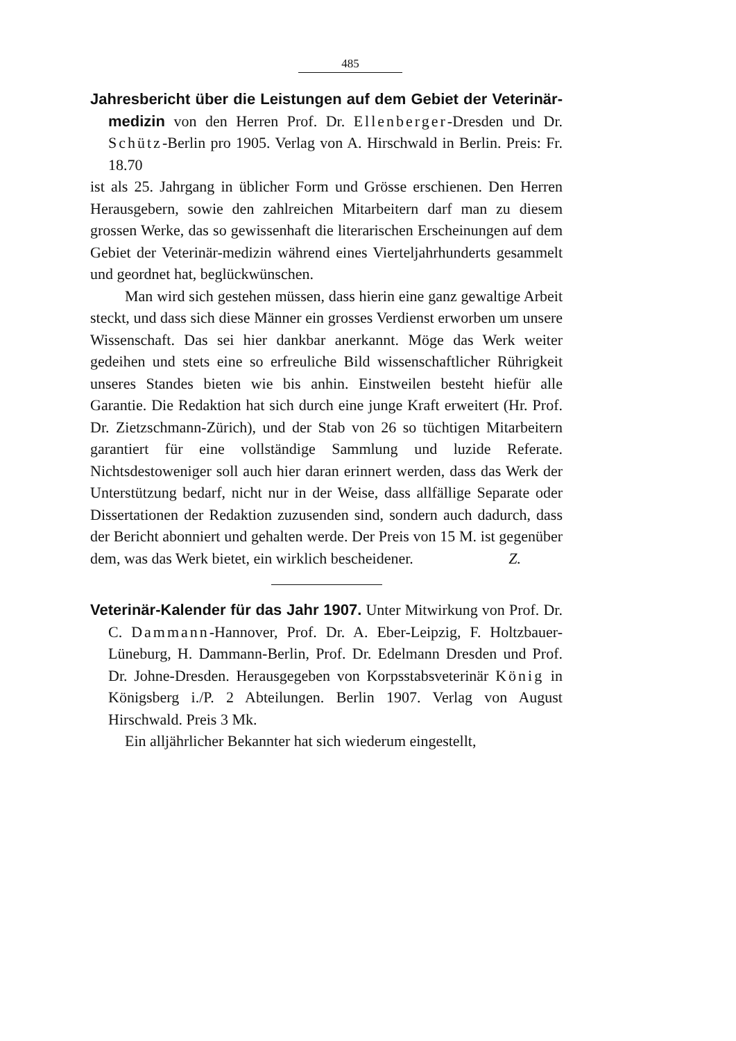485
Jahresbericht über die Leistungen auf dem Gebiet der Veterinär-medizin von den Herren Prof. Dr. Ellenberger-Dresden und Dr. Schütz-Berlin pro 1905. Verlag von A. Hirschwald in Berlin. Preis: Fr. 18.70
ist als 25. Jahrgang in üblicher Form und Grösse erschienen. Den Herren Herausgebern, sowie den zahlreichen Mitarbeitern darf man zu diesem grossen Werke, das so gewissenhaft die literarischen Erscheinungen auf dem Gebiet der Veterinär-medizin während eines Vierteljahrhunderts gesammelt und geordnet hat, beglückwünschen.
Man wird sich gestehen müssen, dass hierin eine ganz gewaltige Arbeit steckt, und dass sich diese Männer ein grosses Verdienst erworben um unsere Wissenschaft. Das sei hier dankbar anerkannt. Möge das Werk weiter gedeihen und stets eine so erfreuliche Bild wissenschaftlicher Rührigkeit unseres Standes bieten wie bis anhin. Einstweilen besteht hiefür alle Garantie. Die Redaktion hat sich durch eine junge Kraft erweitert (Hr. Prof. Dr. Zietzschmann-Zürich), und der Stab von 26 so tüchtigen Mitarbeitern garantiert für eine vollständige Sammlung und luzide Referate. Nichtsdestoweniger soll auch hier daran erinnert werden, dass das Werk der Unterstützung bedarf, nicht nur in der Weise, dass allfällige Separate oder Dissertationen der Redaktion zuzusenden sind, sondern auch dadurch, dass der Bericht abonniert und gehalten werde. Der Preis von 15 M. ist gegenüber dem, was das Werk bietet, ein wirklich bescheidener. Z.
Veterinär-Kalender für das Jahr 1907. Unter Mitwirkung von Prof. Dr. C. Dammann-Hannover, Prof. Dr. A. Eber-Leipzig, F. Holtzbauer-Lüneburg, H. Dammann-Berlin, Prof. Dr. Edelmann Dresden und Prof. Dr. Johne-Dresden. Herausgegeben von Korpsstabsveterinär König in Königsberg i./P. 2 Abteilungen. Berlin 1907. Verlag von August Hirschwald. Preis 3 Mk.
Ein alljährlicher Bekannter hat sich wiederum eingestellt,